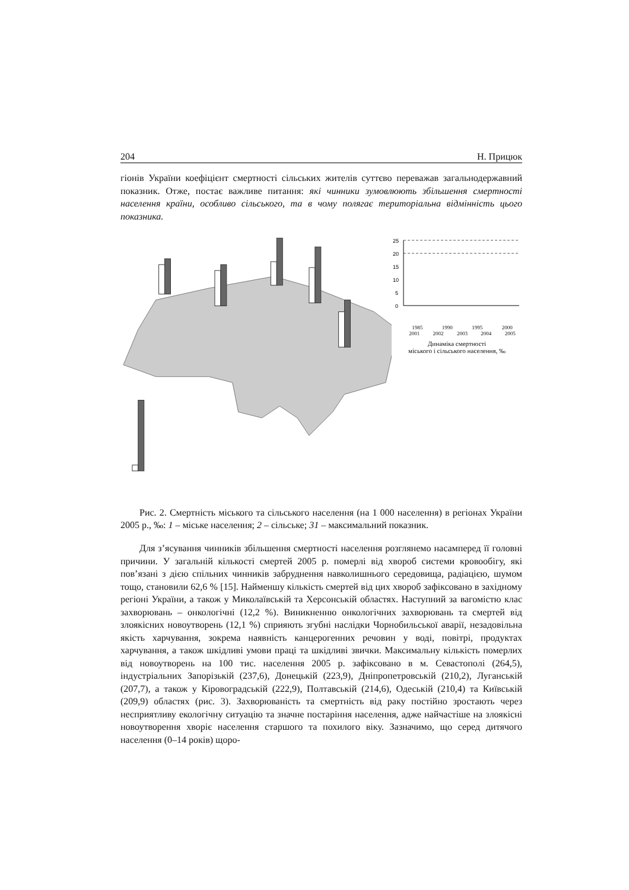204 Н. Прицюк
гіонів України коефіцієнт смертності сільських жителів суттєво переважав загальнодержавний показник. Отже, постає важливе питання: які чинники зумовлюють збільшення смертності населення країни, особливо сільського, та в чому полягає територіальна відмінність цього показника.
25
20
15
10
5
0
1985 1990 1995 2000
2001 2002 2003 2004 2005
Динаміка смертності
міського і сільського населення, ‰
Рис. 2. Смертність міського та сільського населення (на 1 000 населення) в регіонах України 2005 р., ‰: 1 – міське населення; 2 – сільське; 31 – максимальний показник.
Для з’ясування чинників збільшення смертності населення розглянемо насамперед її головні причини. У загальній кількості смертей 2005 р. померлі від хвороб системи кровообігу, які пов’язані з дією спільних чинників забруднення навколишнього середовища, радіацією, шумом тощо, становили 62,6 % [15]. Найменшу кількість смертей від цих хвороб зафіксовано в західному регіоні України, а також у Миколаївській та Херсонській областях. Наступний за вагомістю клас захворювань – онкологічні (12,2 %). Виникненню онкологічних захворювань та смертей від злоякісних новоутворень (12,1 %) сприяють згубні наслідки Чорнобильської аварії, незадовільна якість харчування, зокрема наявність канцерогенних речовин у воді, повітрі, продуктах харчування, а також шкідливі умови праці та шкідливі звички. Максимальну кількість померлих від новоутворень на 100 тис. населення 2005 р. зафіксовано в м. Севастополі (264,5), індустріальних Запорізькій (237,6), Донецькій (223,9), Дніпропетровській (210,2), Луганській (207,7), а також у Кіровоградській (222,9), Полтавській (214,6), Одеській (210,4) та Київській (209,9) областях (рис. 3). Захворюваність та смертність від раку постійно зростають через несприятливу екологічну ситуацію та значне постаріння населення, адже найчастіше на злоякісні новоутворення хворіє населення старшого та похилого віку. Зазначимо, що серед дитячого населення (0–14 років) щоро-